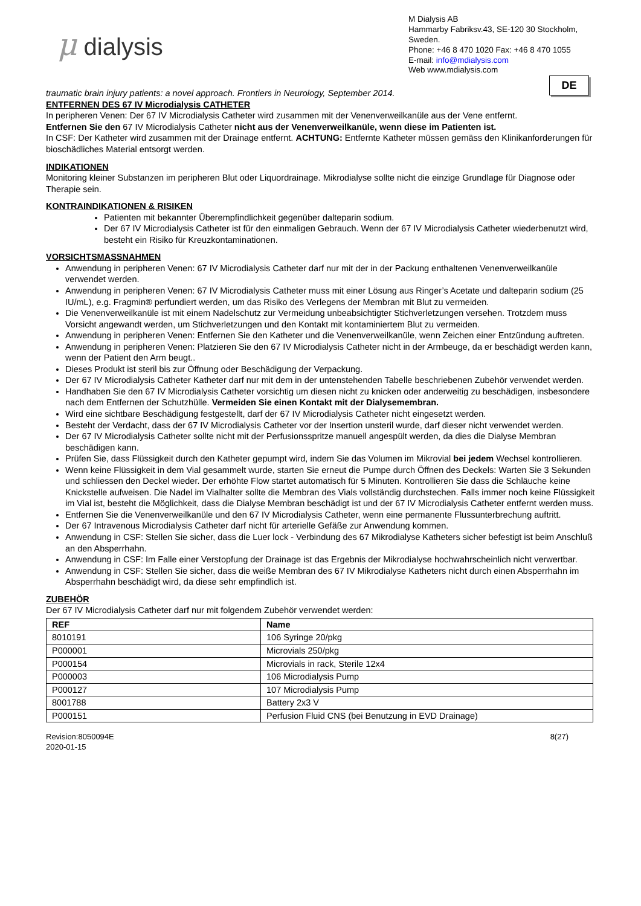μ dialysis
M Dialysis AB
Hammarby Fabriksv.43, SE-120 30 Stockholm, Sweden.
Phone: +46 8 470 1020 Fax: +46 8 470 1055
E-mail: info@mdialysis.com
Web www.mdialysis.com
DE
traumatic brain injury patients: a novel approach. Frontiers in Neurology, September 2014.
ENTFERNEN DES 67 IV Microdialysis CATHETER
In peripheren Venen: Der 67 IV Microdialysis Catheter wird zusammen mit der Venenverweilkanüle aus der Vene entfernt.
Entfernen Sie den 67 IV Microdialysis Catheter nicht aus der Venenverweilkanüle, wenn diese im Patienten ist.
In CSF: Der Katheter wird zusammen mit der Drainage entfernt. ACHTUNG: Entfernte Katheter müssen gemäss den Klinikanforderungen für bioschädliches Material entsorgt werden.
INDIKATIONEN
Monitoring kleiner Substanzen im peripheren Blut oder Liquordrainage. Mikrodialyse sollte nicht die einzige Grundlage für Diagnose oder Therapie sein.
KONTRAINDIKATIONEN & RISIKEN
Patienten mit bekannter Überempfindlichkeit gegenüber dalteparin sodium.
Der 67 IV Microdialysis Catheter ist für den einmaligen Gebrauch. Wenn der 67 IV Microdialysis Catheter wiederbenutzt wird, besteht ein Risiko für Kreuzkontaminationen.
VORSICHTSMASSNAHMEN
Anwendung in peripheren Venen: 67 IV Microdialysis Catheter darf nur mit der in der Packung enthaltenen Venenverweilkanüle verwendet werden.
Anwendung in peripheren Venen: 67 IV Microdialysis Catheter muss mit einer Lösung aus Ringer’s Acetate und dalteparin sodium (25 IU/mL), e.g. Fragmin® perfundiert werden, um das Risiko des Verlegens der Membran mit Blut zu vermeiden.
Die Venenverweilkanüle ist mit einem Nadelschutz zur Vermeidung unbeabsichtigter Stichverletzungen versehen. Trotzdem muss Vorsicht angewandt werden, um Stichverletzungen und den Kontakt mit kontaminiertem Blut zu vermeiden.
Anwendung in peripheren Venen: Entfernen Sie den Katheter und die Venenverweilkanüle, wenn Zeichen einer Entzündung auftreten.
Anwendung in peripheren Venen: Platzieren Sie den 67 IV Microdialysis Catheter nicht in der Armbeuge, da er beschädigt werden kann, wenn der Patient den Arm beugt..
Dieses Produkt ist steril bis zur Öffnung oder Beschädigung der Verpackung.
Der 67 IV Microdialysis Catheter Katheter darf nur mit dem in der untenstehenden Tabelle beschriebenen Zubehör verwendet werden.
Handhaben Sie den 67 IV Microdialysis Catheter vorsichtig um diesen nicht zu knicken oder anderweitig zu beschädigen, insbesondere nach dem Entfernen der Schutzhülle. Vermeiden Sie einen Kontakt mit der Dialysemembran.
Wird eine sichtbare Beschädigung festgestellt, darf der 67 IV Microdialysis Catheter nicht eingesetzt werden.
Besteht der Verdacht, dass der 67 IV Microdialysis Catheter vor der Insertion unsteril wurde, darf dieser nicht verwendet werden.
Der 67 IV Microdialysis Catheter sollte nicht mit der Perfusionsspritze manuell angespült werden, da dies die Dialyse Membran beschädigen kann.
Prüfen Sie, dass Flüssigkeit durch den Katheter gepumpt wird, indem Sie das Volumen im Mikrovial bei jedem Wechsel kontrollieren.
Wenn keine Flüssigkeit in dem Vial gesammelt wurde, starten Sie erneut die Pumpe durch Öffnen des Deckels: Warten Sie 3 Sekunden und schliessen den Deckel wieder. Der erhöhte Flow startet automatisch für 5 Minuten. Kontrollieren Sie dass die Schläuche keine Knickstelle aufweisen. Die Nadel im Vialhalter sollte die Membran des Vials vollständig durchstechen. Falls immer noch keine Flüssigkeit im Vial ist, besteht die Möglichkeit, dass die Dialyse Membran beschädigt ist und der 67 IV Microdialysis Catheter entfernt werden muss.
Entfernen Sie die Venenverweilkanüle und den 67 IV Microdialysis Catheter, wenn eine permanente Flussunterbrechung auftritt.
Der 67 Intravenous Microdialysis Catheter darf nicht für arterielle Gefäße zur Anwendung kommen.
Anwendung in CSF: Stellen Sie sicher, dass die Luer lock - Verbindung des 67 Mikrodialyse Katheters sicher befestigt ist beim Anschluß an den Absperrhahn.
Anwendung in CSF: Im Falle einer Verstopfung der Drainage ist das Ergebnis der Mikrodialyse hochwahrscheinlich nicht verwertbar.
Anwendung in CSF: Stellen Sie sicher, dass die weiße Membran des 67 IV Mikrodialyse Katheters nicht durch einen Absperrhahn im Absperrhahn beschädigt wird, da diese sehr empfindlich ist.
ZUBEHÖR
Der 67 IV Microdialysis Catheter darf nur mit folgendem Zubehör verwendet werden:
| REF | Name |
| --- | --- |
| 8010191 | 106 Syringe 20/pkg |
| P000001 | Microvials 250/pkg |
| P000154 | Microvials in rack, Sterile 12x4 |
| P000003 | 106 Microdialysis Pump |
| P000127 | 107 Microdialysis Pump |
| 8001788 | Battery 2x3 V |
| P000151 | Perfusion Fluid CNS (bei Benutzung in EVD Drainage) |
Revision:8050094E
2020-01-15
8(27)